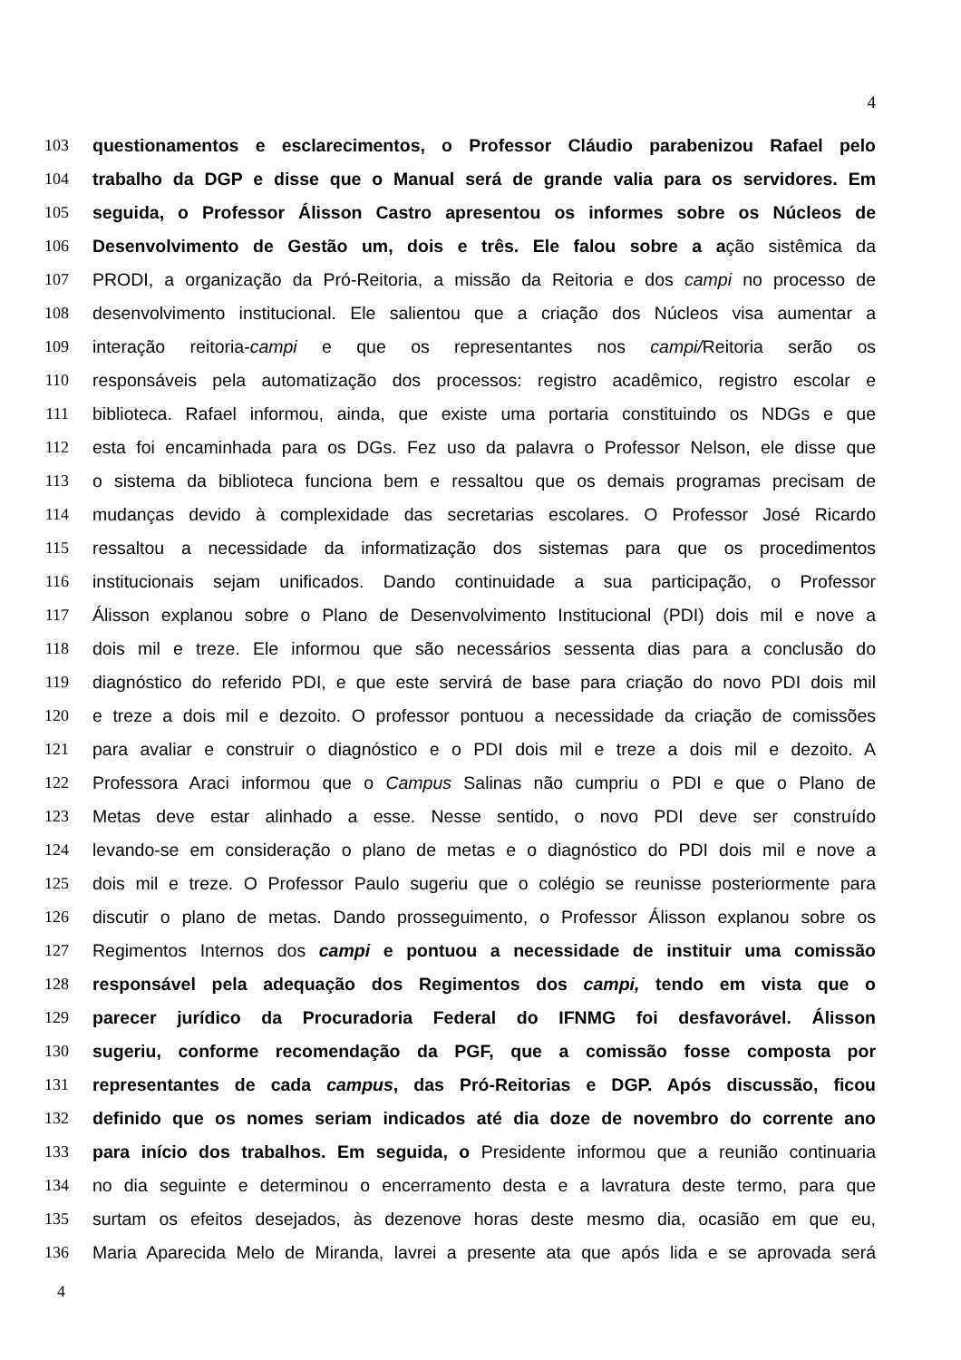4
103 questionamentos e esclarecimentos, o Professor Cláudio parabenizou Rafael pelo
104 trabalho da DGP e disse que o Manual será de grande valia para os servidores. Em
105 seguida, o Professor Álisson Castro apresentou os informes sobre os Núcleos de
106 Desenvolvimento de Gestão um, dois e três. Ele falou sobre a ação sistêmica da
107 PRODI, a organização da Pró-Reitoria, a missão da Reitoria e dos campi no processo de
108 desenvolvimento institucional. Ele salientou que a criação dos Núcleos visa aumentar a
109 interação reitoria-campi e que os representantes nos campi/Reitoria serão os
110 responsáveis pela automatização dos processos: registro acadêmico, registro escolar e
111 biblioteca. Rafael informou, ainda, que existe uma portaria constituindo os NDGs e que
112 esta foi encaminhada para os DGs. Fez uso da palavra o Professor Nelson, ele disse que
113 o sistema da biblioteca funciona bem e ressaltou que os demais programas precisam de
114 mudanças devido à complexidade das secretarias escolares. O Professor José Ricardo
115 ressaltou a necessidade da informatização dos sistemas para que os procedimentos
116 institucionais sejam unificados. Dando continuidade a sua participação, o Professor
117 Álisson explanou sobre o Plano de Desenvolvimento Institucional (PDI) dois mil e nove a
118 dois mil e treze. Ele informou que são necessários sessenta dias para a conclusão do
119 diagnóstico do referido PDI, e que este servirá de base para criação do novo PDI dois mil
120 e treze a dois mil e dezoito. O professor pontuou a necessidade da criação de comissões
121 para avaliar e construir o diagnóstico e o PDI dois mil e treze a dois mil e dezoito. A
122 Professora Araci informou que o Campus Salinas não cumpriu o PDI e que o Plano de
123 Metas deve estar alinhado a esse. Nesse sentido, o novo PDI deve ser construído
124 levando-se em consideração o plano de metas e o diagnóstico do PDI dois mil e nove a
125 dois mil e treze. O Professor Paulo sugeriu que o colégio se reunisse posteriormente para
126 discutir o plano de metas. Dando prosseguimento, o Professor Álisson explanou sobre os
127 Regimentos Internos dos campi e pontuou a necessidade de instituir uma comissão
128 responsável pela adequação dos Regimentos dos campi, tendo em vista que o
129 parecer jurídico da Procuradoria Federal do IFNMG foi desfavorável. Álisson
130 sugeriu, conforme recomendação da PGF, que a comissão fosse composta por
131 representantes de cada campus, das Pró-Reitorias e DGP. Após discussão, ficou
132 definido que os nomes seriam indicados até dia doze de novembro do corrente ano
133 para início dos trabalhos. Em seguida, o Presidente informou que a reunião continuaria
134 no dia seguinte e determinou o encerramento desta e a lavratura deste termo, para que
135 surtam os efeitos desejados, às dezenove horas deste mesmo dia, ocasião em que eu,
136 Maria Aparecida Melo de Miranda, lavrei a presente ata que após lida e se aprovada será
4